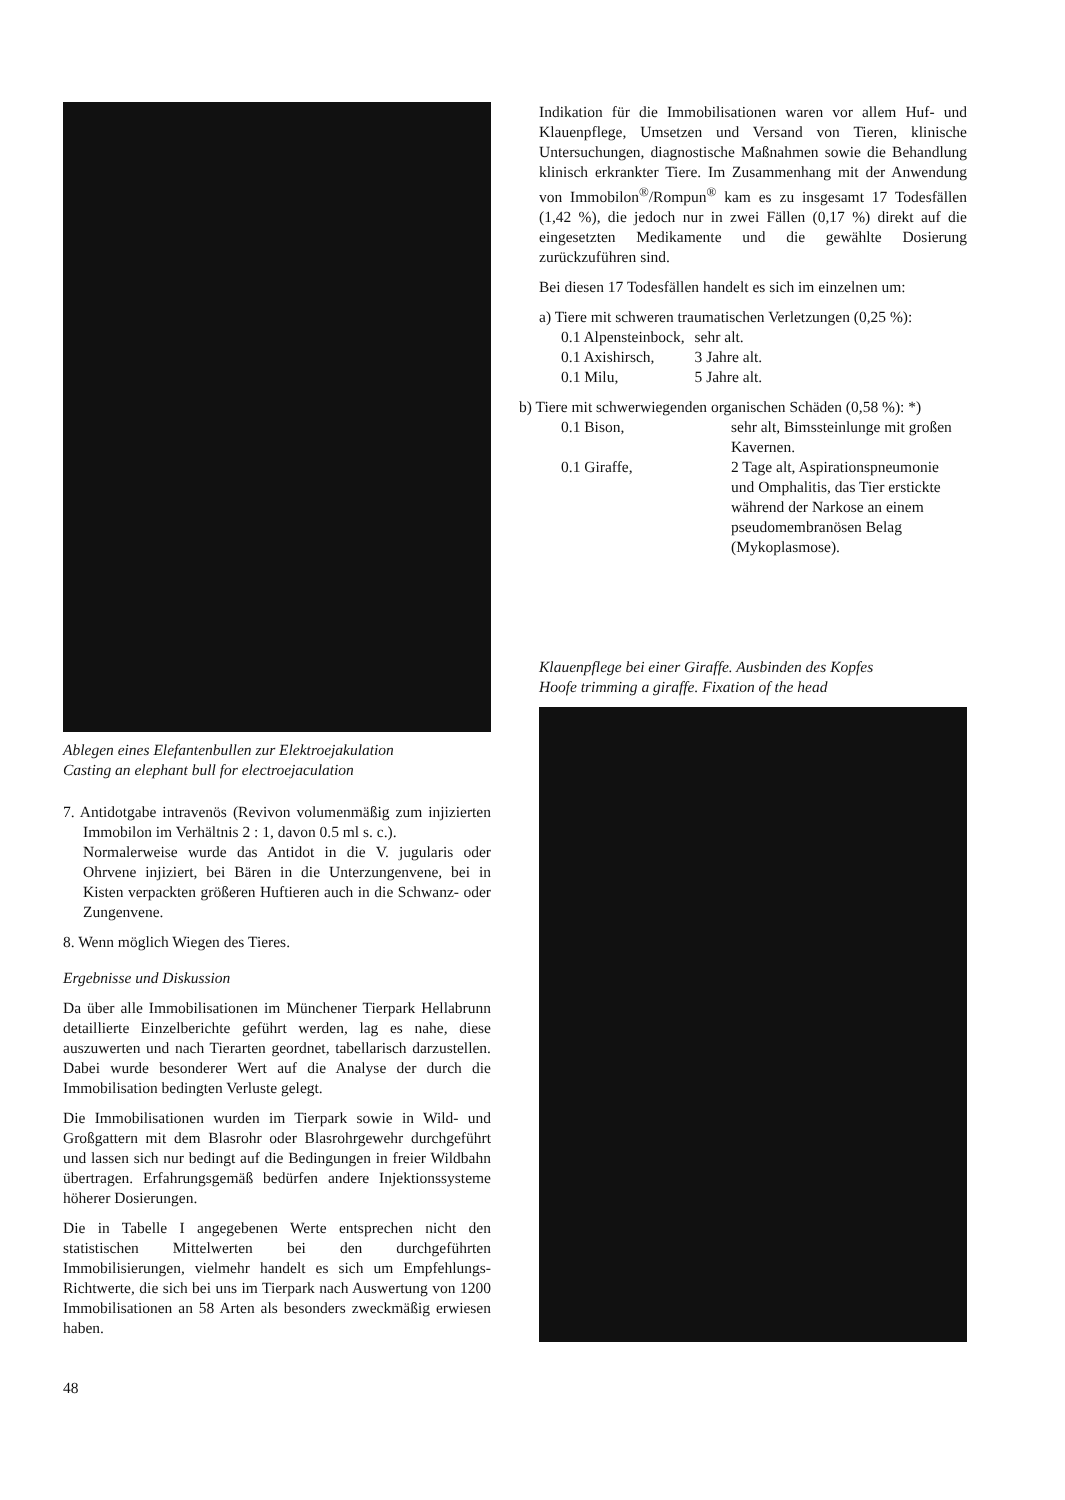Ablegen eines Elefantenbullen zur Elektroejakulation
Casting an elephant bull for electroejaculation
7. Antidotgabe intravenös (Revivon volumenmäßig zum injizierten Immobilon im Verhältnis 2 : 1, davon 0.5 ml s. c.).
Normalerweise wurde das Antidot in die V. jugularis oder Ohrvene injiziert, bei Bären in die Unterzungenvene, bei in Kisten verpackten größeren Huftieren auch in die Schwanz- oder Zungenvene.
8. Wenn möglich Wiegen des Tieres.
Ergebnisse und Diskussion
Da über alle Immobilisationen im Münchener Tierpark Hellabrunn detaillierte Einzelberichte geführt werden, lag es nahe, diese auszuwerten und nach Tierarten geordnet, tabellarisch darzustellen. Dabei wurde besonderer Wert auf die Analyse der durch die Immobilisation bedingten Verluste gelegt.
Die Immobilisationen wurden im Tierpark sowie in Wild- und Großgattern mit dem Blasrohr oder Blasrohrgewehr durchgeführt und lassen sich nur bedingt auf die Bedingungen in freier Wildbahn übertragen. Erfahrungsgemäß bedürfen andere Injektionssysteme höherer Dosierungen.
Die in Tabelle I angegebenen Werte entsprechen nicht den statistischen Mittelwerten bei den durchgeführten Immobilisierungen, vielmehr handelt es sich um Empfehlungs-Richtwerte, die sich bei uns im Tierpark nach Auswertung von 1200 Immobilisationen an 58 Arten als besonders zweckmäßig erwiesen haben.
48
Indikation für die Immobilisationen waren vor allem Huf- und Klauenpflege, Umsetzen und Versand von Tieren, klinische Untersuchungen, diagnostische Maßnahmen sowie die Behandlung klinisch erkrankter Tiere. Im Zusammenhang mit der Anwendung von Immobilon<sup>®</sup>/Rompun<sup>®</sup> kam es zu insgesamt 17 Todesfällen (1,42 %), die jedoch nur in zwei Fällen (0,17 %) direkt auf die eingesetzten Medikamente und die gewählte Dosierung zurückzuführen sind.
Bei diesen 17 Todesfällen handelt es sich im einzelnen um:
a) Tiere mit schweren traumatischen Verletzungen (0,25 %):
| 0.1 Alpensteinbock, | sehr alt. |
| 0.1 Axishirsch, | 3 Jahre alt. |
| 0.1 Milu, | 5 Jahre alt. |
b) Tiere mit schwerwiegenden organischen Schäden (0,58 %): *)
| 0.1 Bison, | sehr alt, Bimssteinlunge mit großen Kavernen. |
| 0.1 Giraffe, | 2 Tage alt, Aspirationspneumonie und Omphalitis, das Tier erstickte während der Narkose an einem pseudomembranösen Belag (Mykoplasmose). |
Klauenpflege bei einer Giraffe. Ausbinden des Kopfes
Hoofe trimming a giraffe. Fixation of the head